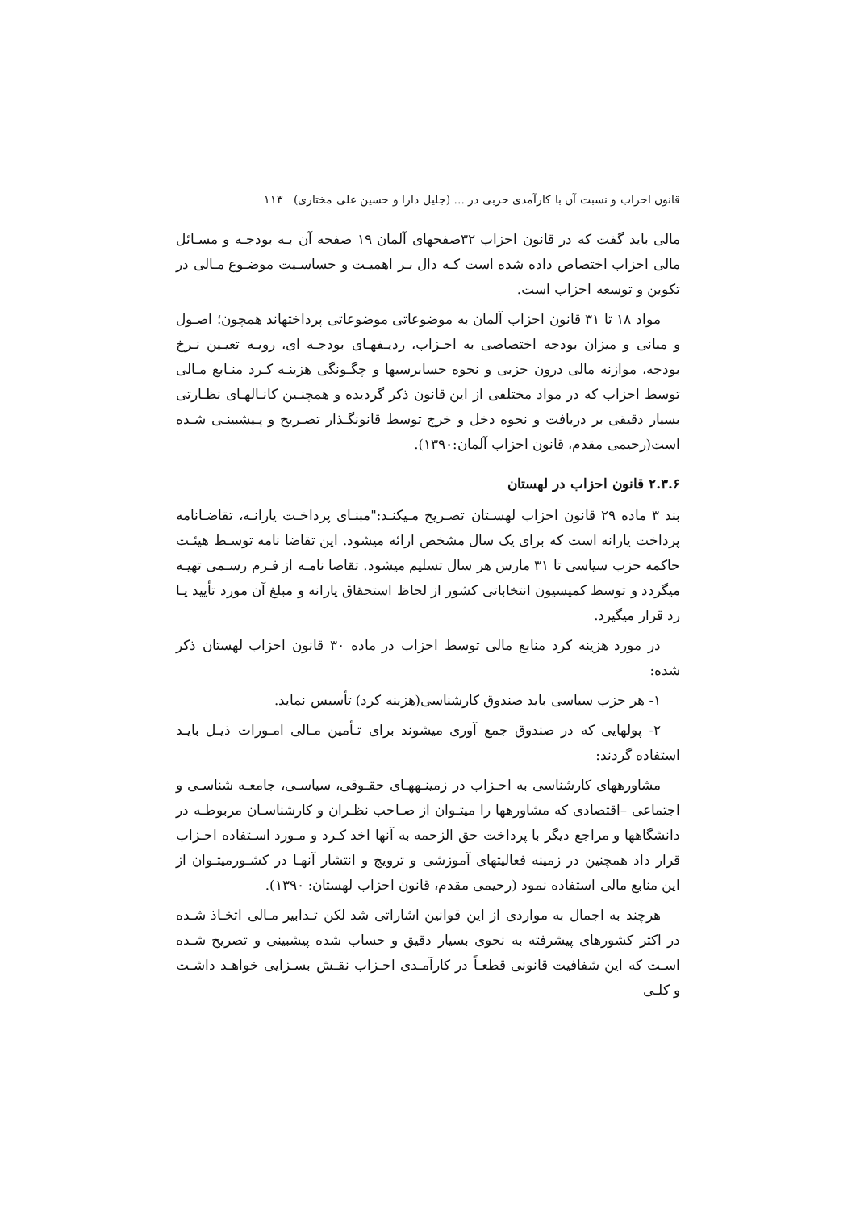قانون احزاب و نسبت آن با کارآمدی حزبی در ... (جلیل دارا و حسین علی مختاری) ۱۱۳
مالی باید گفت که در قانون احزاب ۳۲صفحهای آلمان ۱۹ صفحه آن بـه بودجـه و مسـائل مالی احزاب اختصاص داده شده است کـه دال بـر اهمیـت و حساسـیت موضـوع مـالی در تکوین و توسعه احزاب است.
مواد ۱۸ تا ۳۱ قانون احزاب آلمان به موضوعاتی موضوعاتی پرداختهاند همچون؛ اصـول و مبانی و میزان بودجه اختصاصی به احـزاب، ردیـفهـای بودجـه ای، رویـه تعیـین نـرخ بودجه، موازنه مالی درون حزبی و نحوه حسابرسیها و چگـونگی هزینـه کـرد منـابع مـالی توسط احزاب که در مواد مختلفی از این قانون ذکر گردیده و همچنـین کانـالهـای نظـارتی بسیار دقیقی بر دریافت و نحوه دخل و خرج توسط قانونگـذار تصـریح و پـیشبینـی شـده است(رحیمی مقدم، قانون احزاب آلمان:۱۳۹۰).
۲.۳.۶ قانون احزاب در لهستان
بند ۳ ماده ۲۹ قانون احزاب لهسـتان تصـریح مـیکنـد:"مبنـای پرداخـت یارانـه، تقاضـانامه پرداخت یارانه است که برای یک سال مشخص ارائه میشود. این تقاضا نامه توسـط هیئـت حاکمه حزب سیاسی تا ۳۱ مارس هر سال تسلیم میشود. تقاضا نامـه از فـرم رسـمی تهیـه میگردد و توسط کمیسیون انتخاباتی کشور از لحاظ استحقاق یارانه و مبلغ آن مورد تأیید یـا رد قرار میگیرد.
در مورد هزینه کرد منابع مالی توسط احزاب در ماده ۳۰ قانون احزاب لهستان ذکر شده:
۱- هر حزب سیاسی باید صندوق کارشناسی(هزینه کرد) تأسیس نماید.
۲- پولهایی که در صندوق جمع آوری میشوند برای تـأمین مـالی امـورات ذیـل بایـد استفاده گردند:
مشاورههای کارشناسی به احـزاب در زمینـههـای حقـوقی، سیاسـی، جامعـه شناسـی و اجتماعی –اقتصادی که مشاورهها را میتـوان از صـاحب نظـران و کارشناسـان مربوطـه در دانشگاهها و مراجع دیگر با پرداخت حق الزحمه به آنها اخذ کـرد و مـورد اسـتفاده احـزاب قرار داد همچنین در زمینه فعالیتهای آموزشی و ترویج و انتشار آنهـا در کشـورمیتـوان از این منابع مالی استفاده نمود (رحیمی مقدم، قانون احزاب لهستان: ۱۳۹۰).
هرچند به اجمال به مواردی از این قوانین اشاراتی شد لکن تـدابیر مـالی اتخـاذ شـده در اکثر کشورهای پیشرفته به نحوی بسیار دقیق و حساب شده پیشبینی و تصریح شـده اسـت که این شفافیت قانونی قطعـاً در کارآمـدی احـزاب نقـش بسـزایی خواهـد داشـت و کلـی